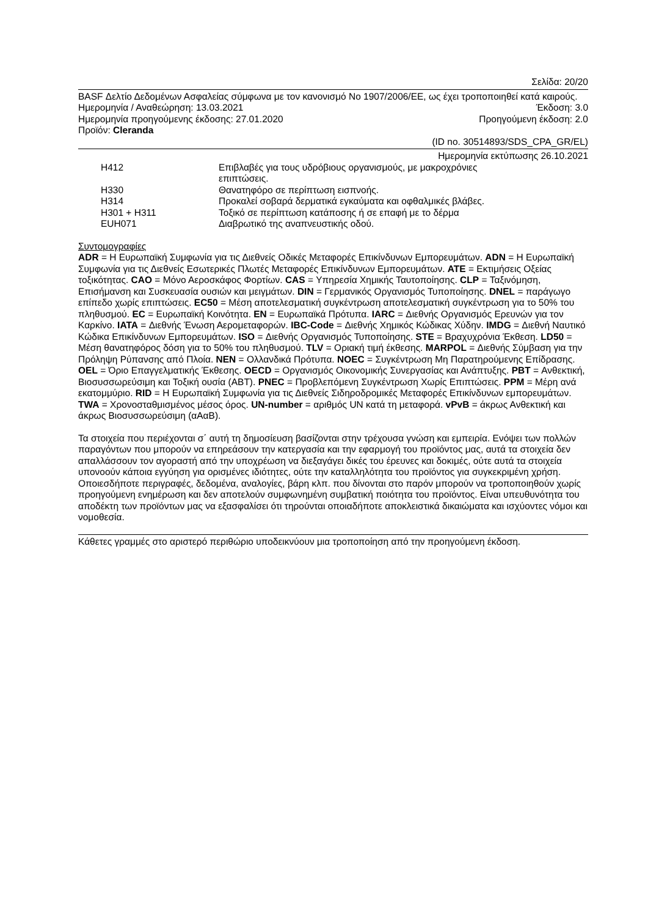Σελίδα: 20/20
BASF Δελτίο Δεδομένων Ασφαλείας σύμφωνα με τον κανονισμό Νο 1907/2006/ΕΕ, ως έχει τροποποιηθεί κατά καιρούς.
Ημερομηνία / Αναθεώρηση: 13.03.2021 Έκδοση: 3.0
Ημερομηνία προηγούμενης έκδοσης: 27.01.2020 Προηγούμενη έκδοση: 2.0
Προϊόν: Cleranda
(ID no. 30514893/SDS_CPA_GR/EL)
Ημερομηνία εκτύπωσης 26.10.2021
| H412 | Επιβλαβές για τους υδρόβιους οργανισμούς, με μακροχρόνιες επιπτώσεις. |
| H330 | Θανατηφόρο σε περίπτωση εισπνοής. |
| H314 | Προκαλεί σοβαρά δερματικά εγκαύματα και οφθαλμικές βλάβες. |
| H301 + H311 | Τοξικό σε περίπτωση κατάποσης ή σε επαφή με το δέρμα |
| EUH071 | Διαβρωτικό της αναπνευστικής οδού. |
Συντομογραφίες
ADR = Η Ευρωπαϊκή Συμφωνία για τις Διεθνείς Οδικές Μεταφορές Επικίνδυνων Εμπορευμάτων. ADN = Η Ευρωπαϊκή Συμφωνία για τις Διεθνείς Εσωτερικές Πλωτές Μεταφορές Επικίνδυνων Εμπορευμάτων. ATE = Εκτιμήσεις Οξείας τοξικότητας. CAO = Μόνο Αεροσκάφος Φορτίων. CAS = Υπηρεσία Χημικής Ταυτοποίησης. CLP = Ταξινόμηση, Επισήμανση και Συσκευασία ουσιών και μειγμάτων. DIN = Γερμανικός Οργανισμός Τυποποίησης. DNEL = παράγωγο επίπεδο χωρίς επιπτώσεις. EC50 = Μέση αποτελεσματική συγκέντρωση αποτελεσματική συγκέντρωση για το 50% του πληθυσμού. EC = Ευρωπαϊκή Κοινότητα. EN = Ευρωπαϊκά Πρότυπα. IARC = Διεθνής Οργανισμός Ερευνών για τον Καρκίνο. IATA = Διεθνής Ένωση Αερομεταφορών. IBC-Code = Διεθνής Χημικός Κώδικας Χύδην. IMDG = Διεθνή Ναυτικό Κώδικα Επικίνδυνων Εμπορευμάτων. ISO = Διεθνής Οργανισμός Τυποποίησης. STE = Βραχυχρόνια Έκθεση. LD50 = Μέση θανατηφόρος δόση για το 50% του πληθυσμού. TLV = Οριακή τιμή έκθεσης. MARPOL = Διεθνής Σύμβαση για την Πρόληψη Ρύπανσης από Πλοία. NEN = Ολλανδικά Πρότυπα. NOEC = Συγκέντρωση Μη Παρατηρούμενης Επίδρασης. OEL = Όριο Επαγγελματικής Έκθεσης. OECD = Οργανισμός Οικονομικής Συνεργασίας και Ανάπτυξης. PBT = Ανθεκτική, Βιοσυσσωρεύσιμη και Τοξική ουσία (ΑΒΤ). PNEC = Προβλεπόμενη Συγκέντρωση Χωρίς Επιπτώσεις. PPM = Μέρη ανά εκατομμύριο. RID = Η Ευρωπαϊκή Συμφωνία για τις Διεθνείς Σιδηροδρομικές Μεταφορές Επικίνδυνων εμπορευμάτων. TWA = Χρονοσταθμισμένος μέσος όρος. UN-number = αριθμός UN κατά τη μεταφορά. vPvB = άκρως Ανθεκτική και άκρως Βιοσυσσωρεύσιμη (αΑαΒ).
Τα στοιχεία που περιέχονται σ΄ αυτή τη δημοσίευση βασίζονται στην τρέχουσα γνώση και εμπειρία. Ενόψει των πολλών παραγόντων που μπορούν να επηρεάσουν την κατεργασία και την εφαρμογή του προϊόντος μας, αυτά τα στοιχεία δεν απαλλάσσουν τον αγοραστή από την υποχρέωση να διεξαγάγει δικές του έρευνες και δοκιμές, ούτε αυτά τα στοιχεία υπονοούν κάποια εγγύηση για ορισμένες ιδιότητες, ούτε την καταλληλότητα του προϊόντος για συγκεκριμένη χρήση. Οποιεσδήποτε περιγραφές, δεδομένα, αναλογίες, βάρη κλπ. που δίνονται στο παρόν μπορούν να τροποποιηθούν χωρίς προηγούμενη ενημέρωση και δεν αποτελούν συμφωνημένη συμβατική ποιότητα του προϊόντος. Είναι υπευθυνότητα του αποδέκτη των προϊόντων μας να εξασφαλίσει ότι τηρούνται οποιαδήποτε αποκλειστικά δικαιώματα και ισχύοντες νόμοι και νομοθεσία.
Κάθετες γραμμές στο αριστερό περιθώριο υποδεικνύουν μια τροποποίηση από την προηγούμενη έκδοση.